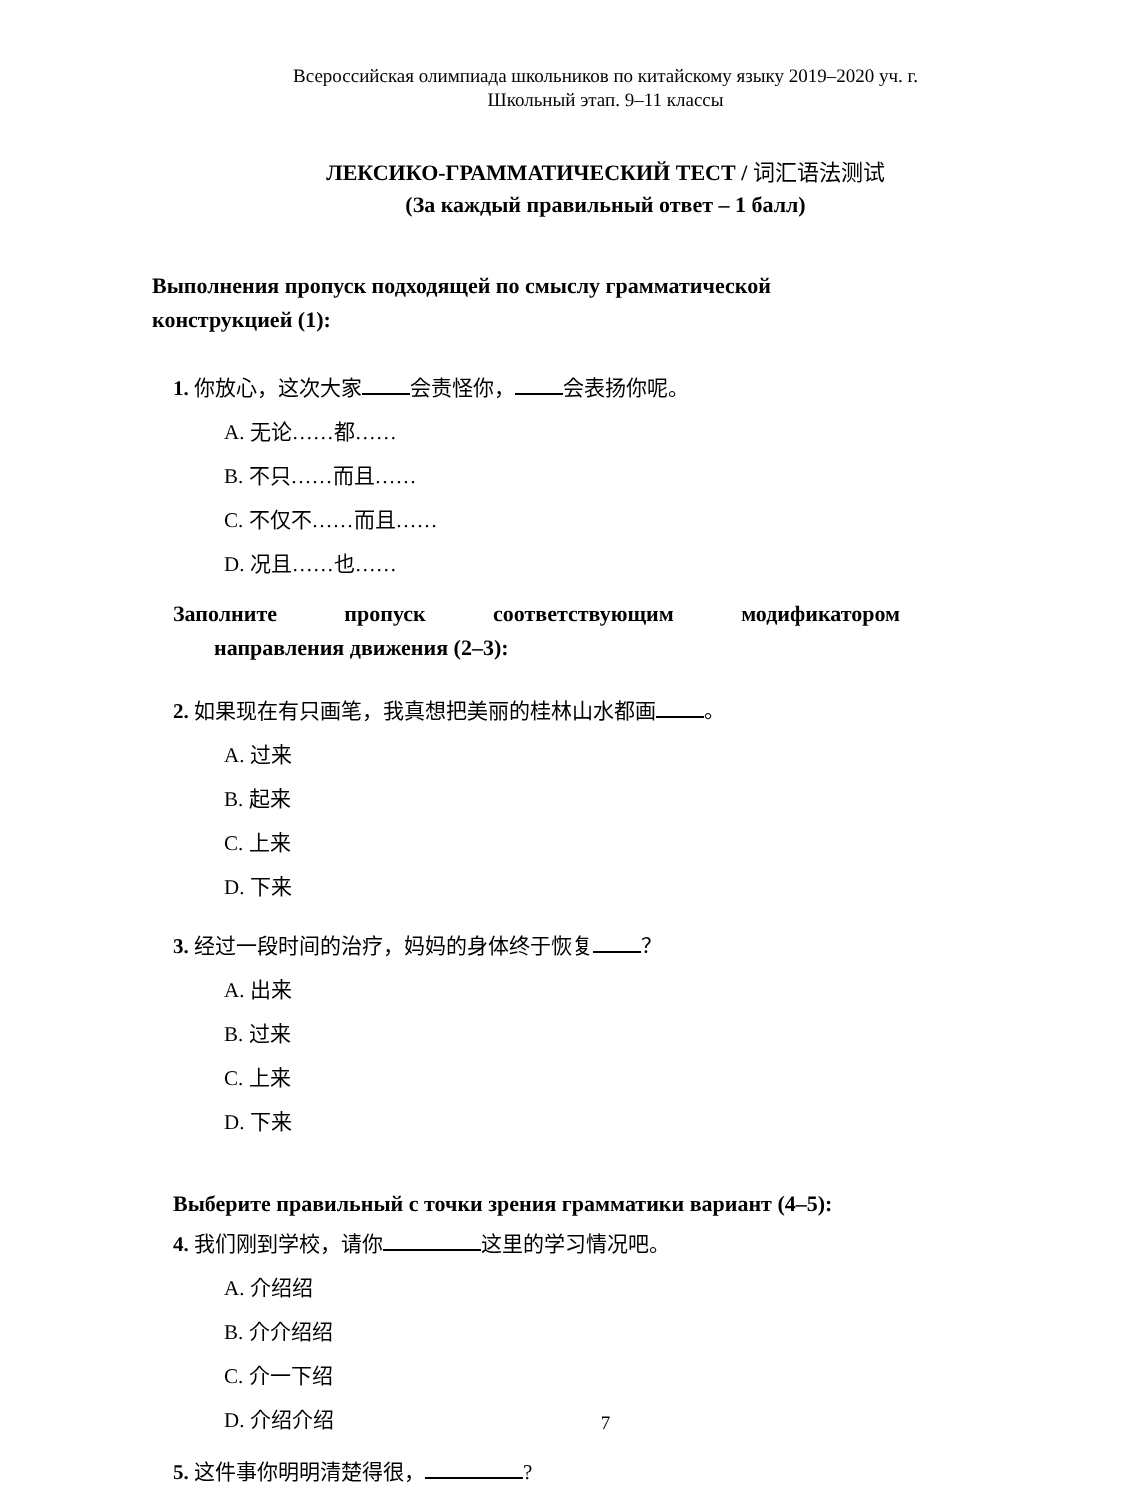Всероссийская олимпиада школьников по китайскому языку 2019–2020 уч. г.
Школьный этап. 9–11 классы
ЛЕКСИКО-ГРАММАТИЧЕСКИЙ ТЕСТ / 词汇语法测试
(За каждый правильный ответ – 1 балл)
Выполнения пропуск подходящей по смыслу грамматической конструкцией (1):
1. 你放心，这次大家 会责怪你， 会表扬你呢。
A. 无论……都……
B. 不只……而且……
C. 不仅不……而且……
D. 况且……也……
Заполните пропуск соответствующим модификатором
направления движения (2–3):
2. 如果现在有只画笔，我真想把美丽的桂林山水都画 。
A. 过来
B. 起来
C. 上来
D. 下来
3. 经过一段时间的治疗，妈妈的身体终于恢复 ？
A. 出来
B. 过来
C. 上来
D. 下来
Выберите правильный с точки зрения грамматики вариант (4–5):
4. 我们刚到学校，请你 这里的学习情况吧。
A. 介绍绍
B. 介介绍绍
C. 介一下绍
D. 介绍介绍
5. 这件事你明明清楚得很， ?
7